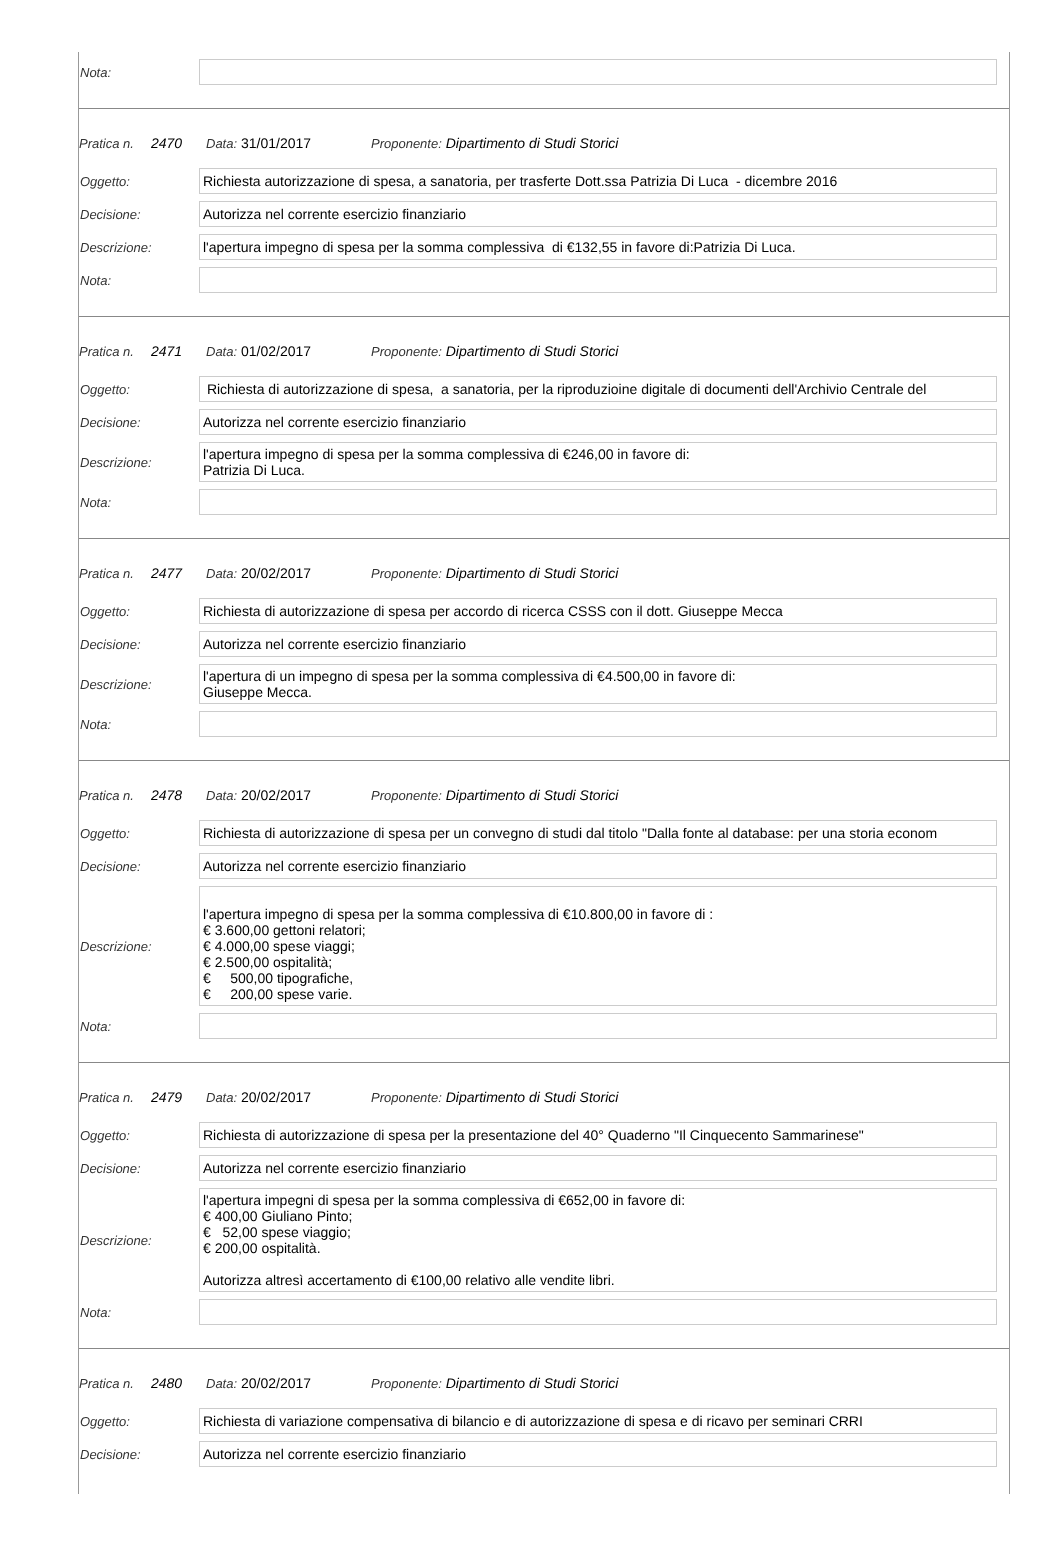| Nota: | |
Pratica n. 2470 Data: 31/01/2017 Proponente: Dipartimento di Studi Storici
| Oggetto: | Richiesta autorizzazione di spesa, a sanatoria, per trasferte Dott.ssa Patrizia Di Luca - dicembre 2016 |
| Decisione: | Autorizza nel corrente esercizio finanziario |
| Descrizione: | l'apertura impegno di spesa per la somma complessiva di €132,55 in favore di:Patrizia Di Luca. |
| Nota: | |
Pratica n. 2471 Data: 01/02/2017 Proponente: Dipartimento di Studi Storici
| Oggetto: | Richiesta di autorizzazione di spesa, a sanatoria, per la riproduzioine digitale di documenti dell'Archivio Centrale del |
| Decisione: | Autorizza nel corrente esercizio finanziario |
| Descrizione: | l'apertura impegno di spesa per la somma complessiva di €246,00 in favore di: Patrizia Di Luca. |
| Nota: | |
Pratica n. 2477 Data: 20/02/2017 Proponente: Dipartimento di Studi Storici
| Oggetto: | Richiesta di autorizzazione di spesa per accordo di ricerca CSSS con il dott. Giuseppe Mecca |
| Decisione: | Autorizza nel corrente esercizio finanziario |
| Descrizione: | l'apertura di un impegno di spesa per la somma complessiva di €4.500,00 in favore di: Giuseppe Mecca. |
| Nota: | |
Pratica n. 2478 Data: 20/02/2017 Proponente: Dipartimento di Studi Storici
| Oggetto: | Richiesta di autorizzazione di spesa per un convegno di studi dal titolo "Dalla fonte al database: per una storia econom |
| Decisione: | Autorizza nel corrente esercizio finanziario |
| Descrizione: | l'apertura impegno di spesa per la somma complessiva di €10.800,00 in favore di : € 3.600,00 gettoni relatori; € 4.000,00 spese viaggi; € 2.500,00 ospitalità; € 500,00 tipografiche, € 200,00 spese varie. |
| Nota: | |
Pratica n. 2479 Data: 20/02/2017 Proponente: Dipartimento di Studi Storici
| Oggetto: | Richiesta di autorizzazione di spesa per la presentazione del 40° Quaderno "Il Cinquecento Sammarinese" |
| Decisione: | Autorizza nel corrente esercizio finanziario |
| Descrizione: | l'apertura impegni di spesa per la somma complessiva di €652,00 in favore di: € 400,00 Giuliano Pinto; € 52,00 spese viaggio; € 200,00 ospitalità. Autorizza altresì accertamento di €100,00 relativo alle vendite libri. |
| Nota: | |
Pratica n. 2480 Data: 20/02/2017 Proponente: Dipartimento di Studi Storici
| Oggetto: | Richiesta di variazione compensativa di bilancio e di autorizzazione di spesa e di ricavo per seminari CRRI |
| Decisione: | Autorizza nel corrente esercizio finanziario |